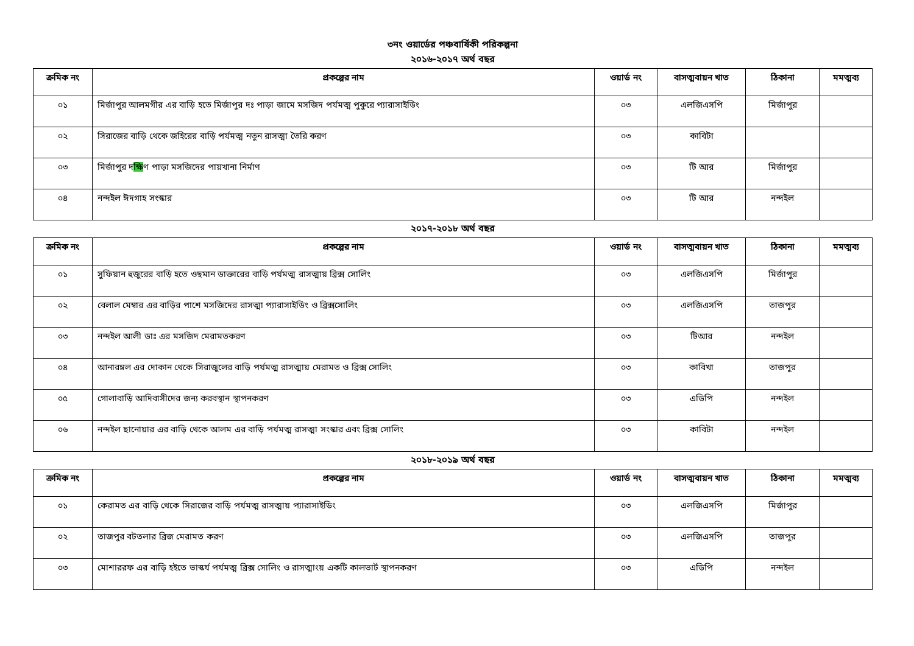৩নং ওয়ার্ডের পঞ্চবার্ষিকী পরিকল্পনা
২০১৬-২০১৭ অর্থ বছর
| ক্রমিক নং | প্রকল্পের নাম | ওয়ার্ড নং | বাসত্মবায়ন খাত | ঠিকানা | মমত্মব্য |
| --- | --- | --- | --- | --- | --- |
| ০১ | মির্জাপুর আলমগীর এর বাড়ি হতে মির্জাপুর দঃ পাড়া জামে মসজিদ পর্যমত্ম পুকুরে প্যারাসাইডিং | ০৩ | এলজিএসপি | মির্জাপুর | |
| ০২ | সিরাজের বাড়ি থেকে জহিরের বাড়ি পর্যমত্ম নতুন রাসত্মা তৈরি করণ | ০৩ | কাবিটা | | |
| ০৩ | মির্জাপুর দ ক্ষি ণ পাড়া মসজিদের পায়খানা নির্মাণ | ০৩ | টি আর | মির্জাপুর | |
| ০৪ | নন্দইল ঈদগাহ সংস্কার | ০৩ | টি আর | নন্দইল | |
২০১৭-২০১৮ অর্থ বছর
| ক্রমিক নং | প্রকল্পের নাম | ওয়ার্ড নং | বাসত্মবায়ন খাত | ঠিকানা | মমত্মব্য |
| --- | --- | --- | --- | --- | --- |
| ০১ | সুফিয়ান হুজুরের বাড়ি হতে ওছমান ডাক্তারের বাড়ি পর্যমত্ম রাসত্মায় ব্রিক্স সোলিং | ০৩ | এলজিএসপি | মির্জাপুর | |
| ০২ | বেলাল মেম্বার এর বাড়ির পাশে মসজিদের রাসত্মা প্যারাসাইডিং ও ব্রিক্সসোলিং | ০৩ | এলজিএসপি | তাজপুর | |
| ০৩ | নন্দইল আলী ডাঃ এর মসজিদ মেরামতকরণ | ০৩ | টিআর | নন্দইল | |
| ০৪ | আনারম্নল এর দোকান থেকে সিরাজুলের বাড়ি পর্যমত্ম রাসত্মায় মেরামত ও ব্রিক্স সোলিং | ০৩ | কাবিখা | তাজপুর | |
| ০৫ | গোলাবাড়ি আদিবাসীদের জন্য করবস্থান স্থাপনকরণ | ০৩ | এডিপি | নন্দইল | |
| ০৬ | নন্দইল ছানোয়ার এর বাড়ি থেকে আলম এর বাড়ি পর্যমত্ম রাসত্মা সংস্কার এবং ব্রিক্স সোলিং | ০৩ | কাবিটা | নন্দইল | |
২০১৮-২০১৯ অর্থ বছর
| ক্রমিক নং | প্রকল্পের নাম | ওয়ার্ড নং | বাসত্মবায়ন খাত | ঠিকানা | মমত্মব্য |
| --- | --- | --- | --- | --- | --- |
| ০১ | কেরামত এর বাড়ি থেকে সিরাজের বাড়ি পর্যমত্ম রাসত্মায় প্যারাসাইডিং | ০৩ | এলজিএসপি | মির্জাপুর | |
| ০২ | তাজপুর বটতলার ব্রিজ মেরামত করণ | ০৩ | এলজিএসপি | তাজপুর | |
| ০৩ | মোশাররফ এর বাড়ি হইতে ভাস্কর্য পর্যমত্ম ব্রিক্স সোলিং ও রাসত্মাংয় একটি কালভার্ট স্থাপনকরণ | ০৩ | এডিপি | নন্দইল | |